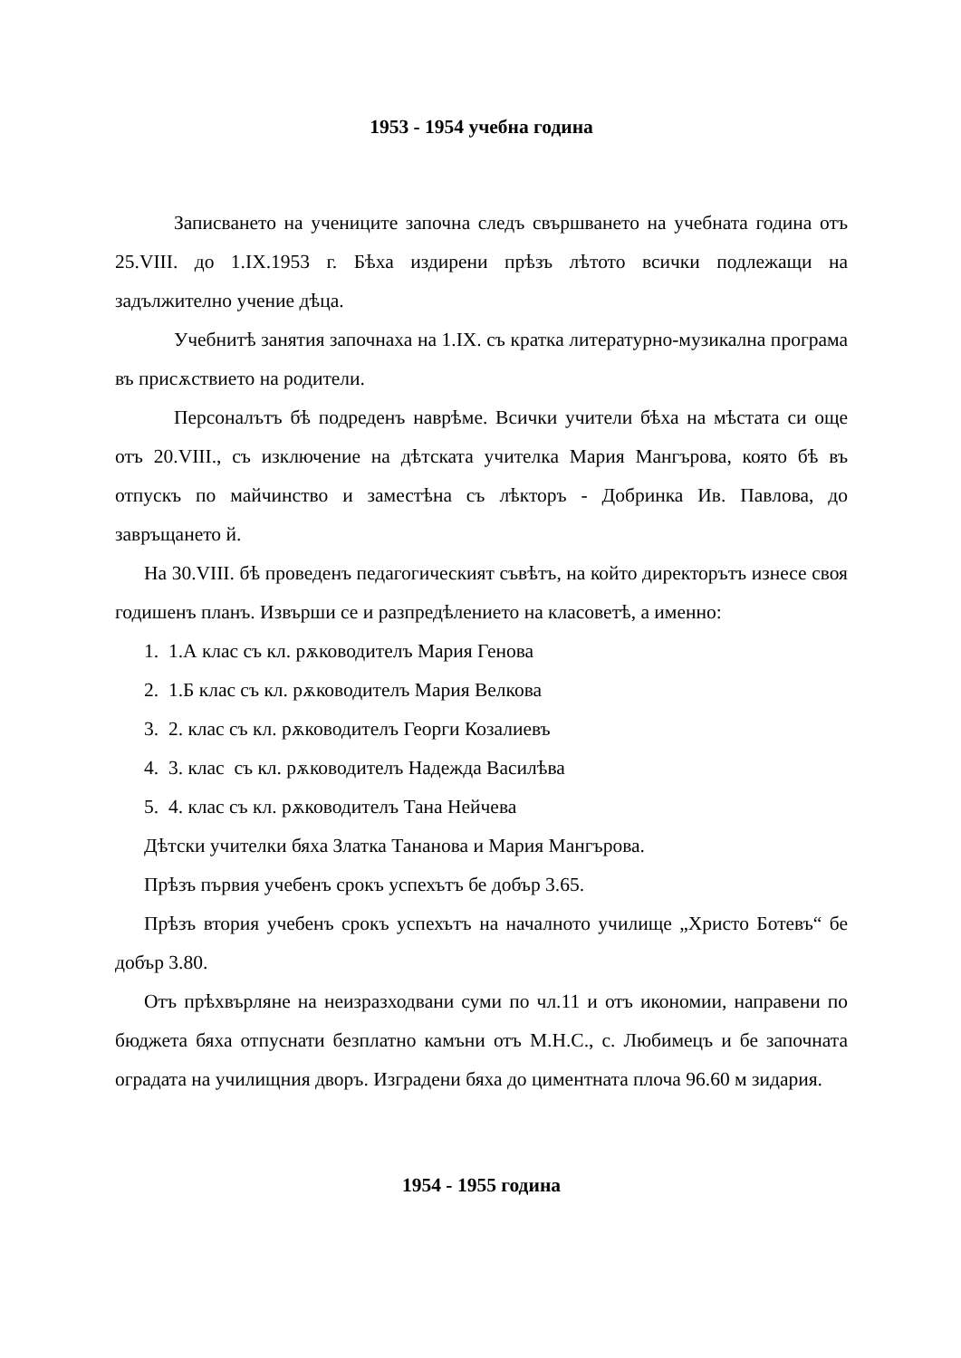1953 - 1954 учебна година
Записването на учениците започна следъ свършването на учебната година отъ 25.VIII. до 1.IX.1953 г. Бѣха издирени прѣзъ лѣтото всички подлежащи на задължително учение дѣца.
Учебнитѣ занятия започнаха на 1.IX. съ кратка литературно-музикална програма въ присѫствието на родители.
Персоналътъ бѣ подреденъ наврѣме. Всички учители бѣха на мѣстата си още отъ 20.VIII., съ изключение на дѣтската учителка Мария Мангърова, която бѣ въ отпускъ по майчинство и заместѣна съ лѣкторъ - Добринка Ив. Павлова, до завръщането й.
На 30.VIII. бѣ проведенъ педагогическият съвѣтъ, на който директорътъ изнесе своя годишенъ планъ. Извърши се и разпредѣлението на класоветѣ, а именно:
1. 1.А клас съ кл. рѫководителъ Мария Генова
2. 1.Б клас съ кл. рѫководителъ Мария Велкова
3. 2. клас съ кл. рѫководителъ Георги Козалиевъ
4. 3. клас съ кл. рѫководителъ Надежда Василѣва
5. 4. клас съ кл. рѫководителъ Тана Нейчева
Дѣтски учителки бяха Златка Тананова и Мария Мангърова.
Прѣзъ първия учебенъ срокъ успехътъ бе добър 3.65.
Прѣзъ втория учебенъ срокъ успехътъ на началното училище „Христо Ботевъ“ бе добър 3.80.
Отъ прѣхвърляне на неизразходвани суми по чл.11 и отъ икономии, направени по бюджета бяха отпуснати безплатно камъни отъ М.Н.С., с. Любимецъ и бе започната оградата на училищния дворъ. Изградени бяха до циментната плоча 96.60 м зидария.
1954 - 1955 година